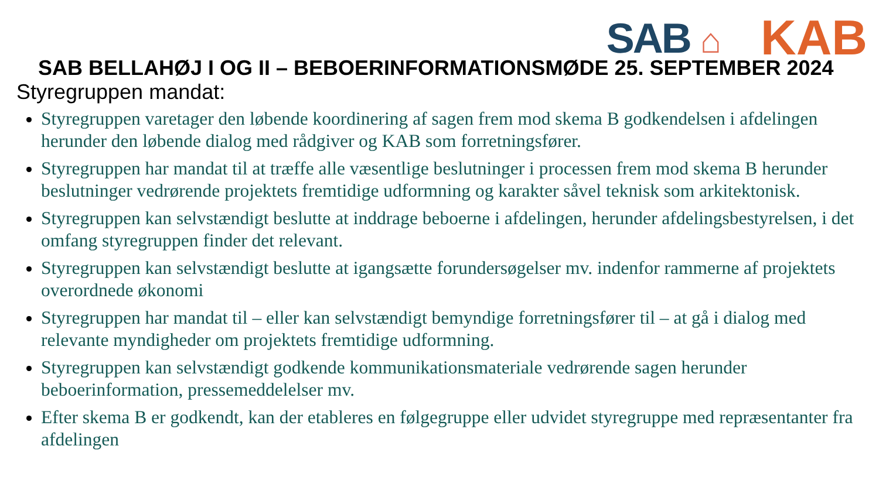SAB ⌂
KAB
SAB BELLAHØJ I OG II – BEBOERINFORMATIONSMØDE 25. SEPTEMBER 2024
Styregruppen mandat:
Styregruppen varetager den løbende koordinering af sagen frem mod skema B godkendelsen i afdelingen herunder den løbende dialog med rådgiver og KAB som forretningsfører.
Styregruppen har mandat til at træffe alle væsentlige beslutninger i processen frem mod skema B herunder beslutninger vedrørende projektets fremtidige udformning og karakter såvel teknisk som arkitektonisk.
Styregruppen kan selvstændigt beslutte at inddrage beboerne i afdelingen, herunder afdelingsbestyrelsen, i det omfang styregruppen finder det relevant.
Styregruppen kan selvstændigt beslutte at igangsætte forundersøgelser mv. indenfor rammerne af projektets overordnede økonomi
Styregruppen har mandat til – eller kan selvstændigt bemyndige forretningsfører til – at gå i dialog med relevante myndigheder om projektets fremtidige udformning.
Styregruppen kan selvstændigt godkende kommunikationsmateriale vedrørende sagen herunder beboerinformation, pressemeddelelser mv.
Efter skema B er godkendt, kan der etableres en følgegruppe eller udvidet styregruppe med repræsentanter fra afdelingen